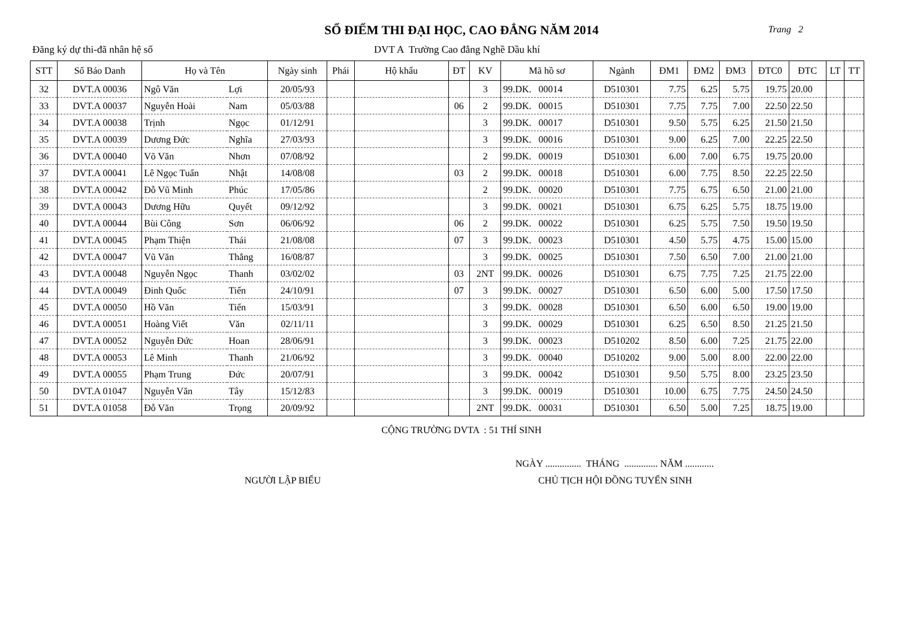SỔ ĐIỂM THI ĐẠI HỌC, CAO ĐẲNG NĂM 2014
Trang 2
Đăng ký dự thi-đã nhân hệ số DVT A Trường Cao đẳng Nghề Dầu khí
| STT | Số Báo Danh | Họ và Tên | | Ngày sinh | Phái | Hộ khẩu | ĐT | KV | Mã hồ sơ | Ngành | ĐM1 | ĐM2 | ĐM3 | ĐTC0 | ĐTC | LT | TT |
| --- | --- | --- | --- | --- | --- | --- | --- | --- | --- | --- | --- | --- | --- | --- | --- | --- | --- |
| 32 | DVT.A 00036 | Ngô Văn | Lợi | 20/05/93 | | | | 3 | 99.DK. 00014 | D510301 | 7.75 | 6.25 | 5.75 | 19.75 | 20.00 | | |
| 33 | DVT.A 00037 | Nguyễn Hoài | Nam | 05/03/88 | | | 06 | 2 | 99.DK. 00015 | D510301 | 7.75 | 7.75 | 7.00 | 22.50 | 22.50 | | |
| 34 | DVT.A 00038 | Trịnh | Ngọc | 01/12/91 | | | | 3 | 99.DK. 00017 | D510301 | 9.50 | 5.75 | 6.25 | 21.50 | 21.50 | | |
| 35 | DVT.A 00039 | Dương Đức | Nghĩa | 27/03/93 | | | | 3 | 99.DK. 00016 | D510301 | 9.00 | 6.25 | 7.00 | 22.25 | 22.50 | | |
| 36 | DVT.A 00040 | Võ Văn | Nhơn | 07/08/92 | | | | 2 | 99.DK. 00019 | D510301 | 6.00 | 7.00 | 6.75 | 19.75 | 20.00 | | |
| 37 | DVT.A 00041 | Lê Ngọc Tuấn | Nhật | 14/08/08 | | | 03 | 2 | 99.DK. 00018 | D510301 | 6.00 | 7.75 | 8.50 | 22.25 | 22.50 | | |
| 38 | DVT.A 00042 | Đỗ Vũ Minh | Phúc | 17/05/86 | | | | 2 | 99.DK. 00020 | D510301 | 7.75 | 6.75 | 6.50 | 21.00 | 21.00 | | |
| 39 | DVT.A 00043 | Dương Hữu | Quyết | 09/12/92 | | | | 3 | 99.DK. 00021 | D510301 | 6.75 | 6.25 | 5.75 | 18.75 | 19.00 | | |
| 40 | DVT.A 00044 | Bùi Công | Sơn | 06/06/92 | | | 06 | 2 | 99.DK. 00022 | D510301 | 6.25 | 5.75 | 7.50 | 19.50 | 19.50 | | |
| 41 | DVT.A 00045 | Phạm Thiện | Thái | 21/08/08 | | | 07 | 3 | 99.DK. 00023 | D510301 | 4.50 | 5.75 | 4.75 | 15.00 | 15.00 | | |
| 42 | DVT.A 00047 | Vũ Văn | Thắng | 16/08/87 | | | | 3 | 99.DK. 00025 | D510301 | 7.50 | 6.50 | 7.00 | 21.00 | 21.00 | | |
| 43 | DVT.A 00048 | Nguyễn Ngọc | Thanh | 03/02/02 | | | 03 | 2NT | 99.DK. 00026 | D510301 | 6.75 | 7.75 | 7.25 | 21.75 | 22.00 | | |
| 44 | DVT.A 00049 | Đinh Quốc | Tiến | 24/10/91 | | | 07 | 3 | 99.DK. 00027 | D510301 | 6.50 | 6.00 | 5.00 | 17.50 | 17.50 | | |
| 45 | DVT.A 00050 | Hồ Văn | Tiến | 15/03/91 | | | | 3 | 99.DK. 00028 | D510301 | 6.50 | 6.00 | 6.50 | 19.00 | 19.00 | | |
| 46 | DVT.A 00051 | Hoàng Viết | Văn | 02/11/11 | | | | 3 | 99.DK. 00029 | D510301 | 6.25 | 6.50 | 8.50 | 21.25 | 21.50 | | |
| 47 | DVT.A 00052 | Nguyễn Đức | Hoan | 28/06/91 | | | | 3 | 99.DK. 00023 | D510202 | 8.50 | 6.00 | 7.25 | 21.75 | 22.00 | | |
| 48 | DVT.A 00053 | Lê Minh | Thanh | 21/06/92 | | | | 3 | 99.DK. 00040 | D510202 | 9.00 | 5.00 | 8.00 | 22.00 | 22.00 | | |
| 49 | DVT.A 00055 | Phạm Trung | Đức | 20/07/91 | | | | 3 | 99.DK. 00042 | D510301 | 9.50 | 5.75 | 8.00 | 23.25 | 23.50 | | |
| 50 | DVT.A 01047 | Nguyễn Văn | Tây | 15/12/83 | | | | 3 | 99.DK. 00019 | D510301 | 10.00 | 6.75 | 7.75 | 24.50 | 24.50 | | |
| 51 | DVT.A 01058 | Đỗ Văn | Trọng | 20/09/92 | | | | 2NT | 99.DK. 00031 | D510301 | 6.50 | 5.00 | 7.25 | 18.75 | 19.00 | | |
CỘNG TRƯỜNG DVTA : 51 THÍ SINH
NGÀY ............... THÁNG .............. NĂM ............
NGƯỜI LẬP BIỂU CHỦ TỊCH HỘI ĐỒNG TUYỂN SINH